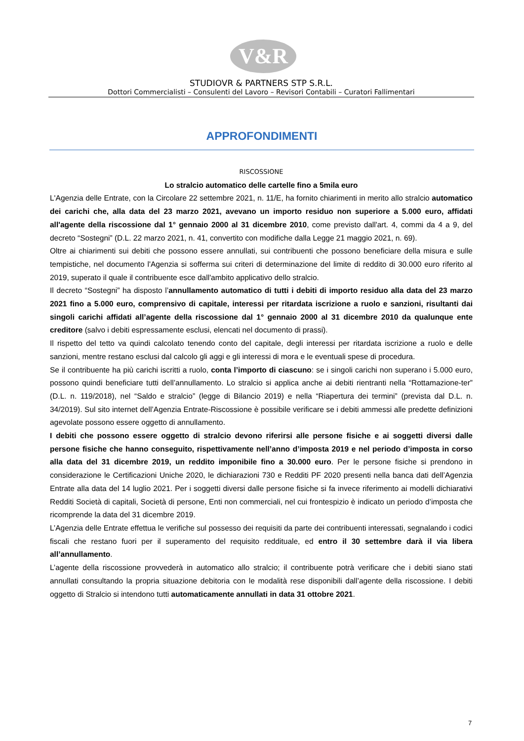V&R
STUDIOVR & PARTNERS STP S.R.L.
Dottori Commercialisti – Consulenti del Lavoro – Revisori Contabili – Curatori Fallimentari
APPROFONDIMENTI
RISCOSSIONE
Lo stralcio automatico delle cartelle fino a 5mila euro
L'Agenzia delle Entrate, con la Circolare 22 settembre 2021, n. 11/E, ha fornito chiarimenti in merito allo stralcio automatico dei carichi che, alla data del 23 marzo 2021, avevano un importo residuo non superiore a 5.000 euro, affidati all'agente della riscossione dal 1° gennaio 2000 al 31 dicembre 2010, come previsto dall'art. 4, commi da 4 a 9, del decreto “Sostegni” (D.L. 22 marzo 2021, n. 41, convertito con modifiche dalla Legge 21 maggio 2021, n. 69).
Oltre ai chiarimenti sui debiti che possono essere annullati, sui contribuenti che possono beneficiare della misura e sulle tempistiche, nel documento l'Agenzia si sofferma sui criteri di determinazione del limite di reddito di 30.000 euro riferito al 2019, superato il quale il contribuente esce dall'ambito applicativo dello stralcio.
Il decreto “Sostegni” ha disposto l’annullamento automatico di tutti i debiti di importo residuo alla data del 23 marzo 2021 fino a 5.000 euro, comprensivo di capitale, interessi per ritardata iscrizione a ruolo e sanzioni, risultanti dai singoli carichi affidati all’agente della riscossione dal 1° gennaio 2000 al 31 dicembre 2010 da qualunque ente creditore (salvo i debiti espressamente esclusi, elencati nel documento di prassi).
Il rispetto del tetto va quindi calcolato tenendo conto del capitale, degli interessi per ritardata iscrizione a ruolo e delle sanzioni, mentre restano esclusi dal calcolo gli aggi e gli interessi di mora e le eventuali spese di procedura.
Se il contribuente ha più carichi iscritti a ruolo, conta l’importo di ciascuno: se i singoli carichi non superano i 5.000 euro, possono quindi beneficiare tutti dell’annullamento. Lo stralcio si applica anche ai debiti rientranti nella “Rottamazione-ter” (D.L. n. 119/2018), nel “Saldo e stralcio” (legge di Bilancio 2019) e nella “Riapertura dei termini” (prevista dal D.L. n. 34/2019). Sul sito internet dell’Agenzia Entrate-Riscossione è possibile verificare se i debiti ammessi alle predette definizioni agevolate possono essere oggetto di annullamento.
I debiti che possono essere oggetto di stralcio devono riferirsi alle persone fisiche e ai soggetti diversi dalle persone fisiche che hanno conseguito, rispettivamente nell’anno d’imposta 2019 e nel periodo d’imposta in corso alla data del 31 dicembre 2019, un reddito imponibile fino a 30.000 euro. Per le persone fisiche si prendono in considerazione le Certificazioni Uniche 2020, le dichiarazioni 730 e Redditi PF 2020 presenti nella banca dati dell’Agenzia Entrate alla data del 14 luglio 2021. Per i soggetti diversi dalle persone fisiche si fa invece riferimento ai modelli dichiarativi Redditi Società di capitali, Società di persone, Enti non commerciali, nel cui frontespizio è indicato un periodo d’imposta che ricomprende la data del 31 dicembre 2019.
L’Agenzia delle Entrate effettua le verifiche sul possesso dei requisiti da parte dei contribuenti interessati, segnalando i codici fiscali che restano fuori per il superamento del requisito reddituale, ed entro il 30 settembre darà il via libera all’annullamento.
L’agente della riscossione provvederà in automatico allo stralcio; il contribuente potrà verificare che i debiti siano stati annullati consultando la propria situazione debitoria con le modalità rese disponibili dall’agente della riscossione. I debiti oggetto di Stralcio si intendono tutti automaticamente annullati in data 31 ottobre 2021.
7